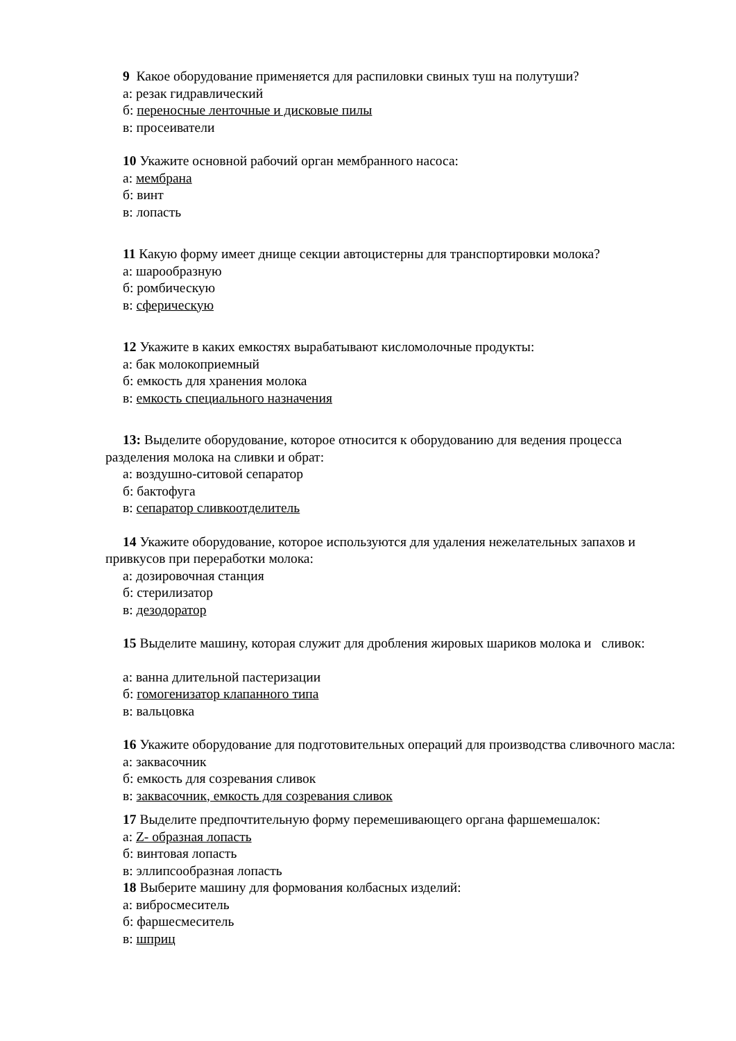9 Какое оборудование применяется для распиловки свиных туш на полутуши?
а: резак гидравлический
б: переносные ленточные и дисковые пилы
в: просеиватели
10 Укажите основной рабочий орган мембранного насоса:
а: мембрана
б: винт
в: лопасть
11 Какую форму имеет днище секции автоцистерны для транспортировки молока?
а: шарообразную
б: ромбическую
в: сферическую
12 Укажите в каких емкостях вырабатывают кисломолочные продукты:
а: бак молокоприемный
б: емкость для хранения молока
в: емкость специального назначения
13: Выделите оборудование, которое относится к оборудованию для ведения процесса разделения молока на сливки и обрат:
а: воздушно-ситовой сепаратор
б: бактофуга
в: сепаратор сливкоотделитель
14 Укажите оборудование, которое используются для удаления нежелательных запахов и привкусов при переработки молока:
а: дозировочная станция
б: стерилизатор
в: дезодоратор
15 Выделите машину, которая служит для дробления жировых шариков молока и сливок:
а: ванна длительной пастеризации
б: гомогенизатор клапанного типа
в: вальцовка
16 Укажите оборудование для подготовительных операций для производства сливочного масла:
а: заквасочник
б: емкость для созревания сливок
в: заквасочник, емкость для созревания сливок
17 Выделите предпочтительную форму перемешивающего органа фаршемешалок:
а: Z- образная лопасть
б: винтовая лопасть
в: эллипсообразная лопасть
18 Выберите машину для формования колбасных изделий:
а: вибросмеситель
б: фаршесмеситель
в: шприц